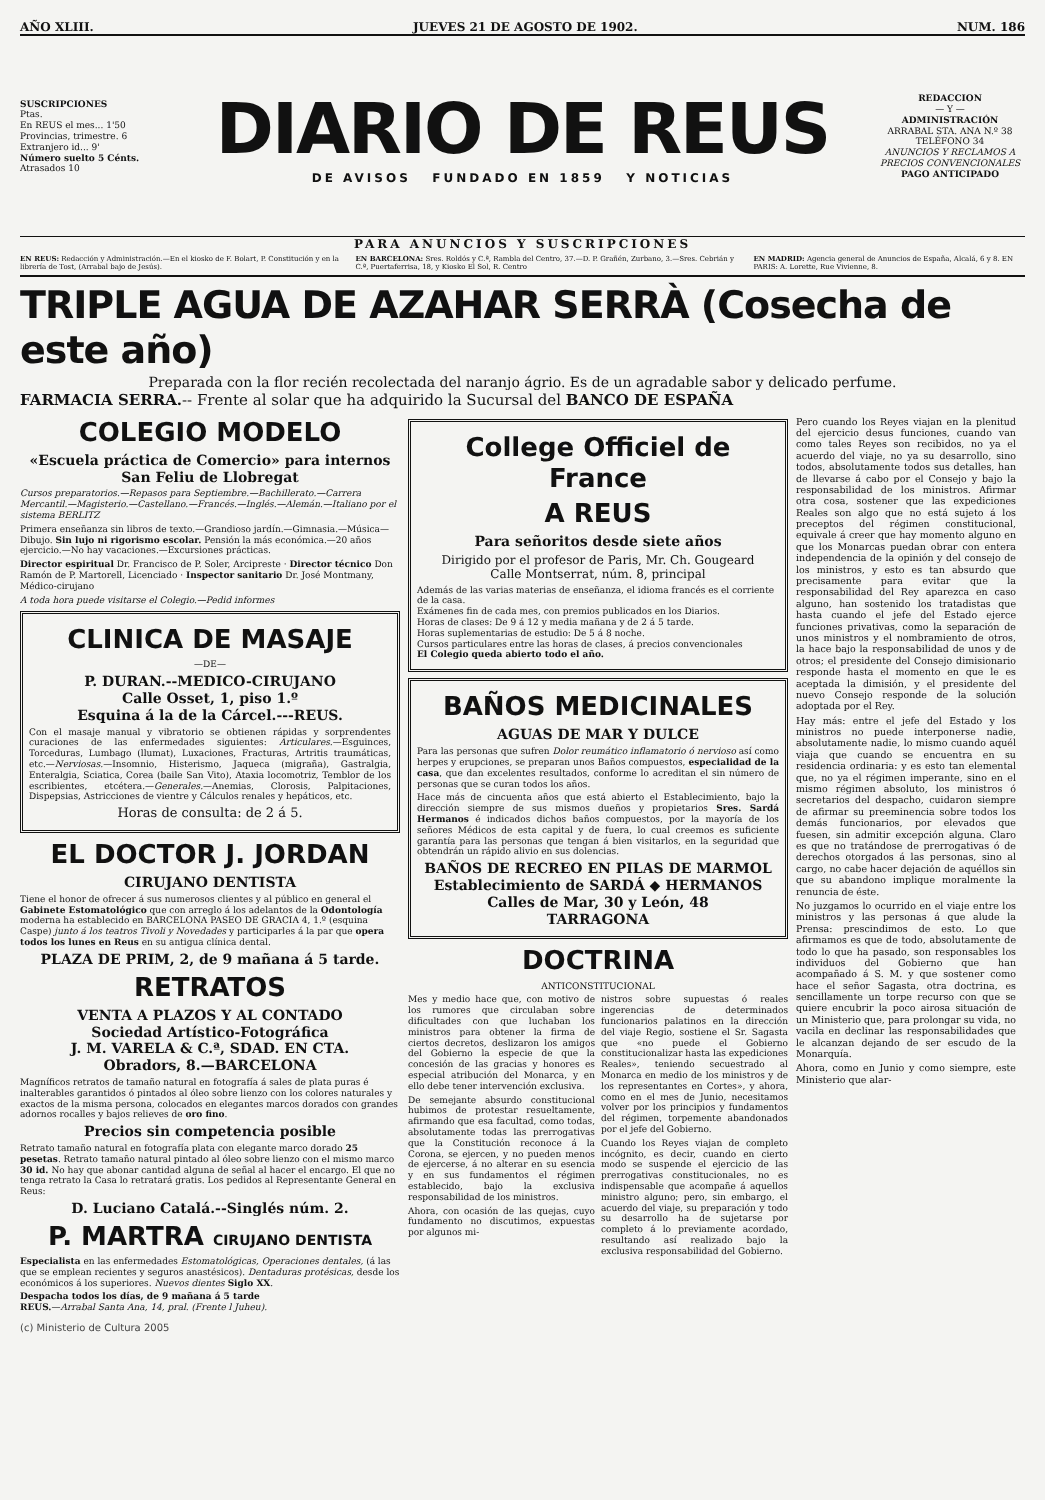AÑO XLIII. JUEVES 21 DE AGOSTO DE 1902. NUM. 186
SUSCRIPCIONES
Ptas.
En REUS el mes... 1'50
Provincias, trimestre. 6
Extranjero id... 9'
Número suelto 5 Cénts.
Atrasados 10
DIARIO DE REUS
DE AVISOS FUNDADO EN 1859 Y NOTICIAS
REDACCION
— Y —
ADMINISTRACIÓN
ARRABAL STA. ANA N.º 38
TELÉFONO 34
ANUNCIOS Y RECLAMOS A PRECIOS CONVENCIONALES
PAGO ANTICIPADO
PARA ANUNCIOS Y SUSCRIPCIONES
EN REUS: Redacción y Administración.—En el kiosko de F. Bolart, P. Constitución y en la librería de Tost, (Arrabal bajo de Jesús).
EN BARCELONA: Sres. Roldós y C.ª, Rambla del Centro, 37.—D. P. Grañén, Zurbano, 3.—Sres. Cebrián y C.ª, Puertaferrisa, 18, y Kiosko El Sol, R. Centro
EN MADRID: Agencia general de Anuncios de España, Alcalá, 6 y 8. EN PARIS: A. Lorette, Rue Vivienne, 8.
TRIPLE AGUA DE AZAHAR SERRÀ (Cosecha de este año)
Preparada con la flor recién recolectada del naranjo ágrio. Es de un agradable sabor y delicado perfume.
FARMACIA SERRA.-- Frente al solar que ha adquirido la Sucursal del BANCO DE ESPAÑA
COLEGIO MODELO
«Escuela práctica de Comercio» para internos
San Feliu de Llobregat
Cursos preparatorios.—Repasos para Septiembre.—Bachillerato.—Carrera Mercantil.—Magisterio.—Castellano.—Francés.—Inglés.—Alemán.—Italiano por el sistema BERLITZ
Primera enseñanza sin libros de texto.—Grandioso jardín.—Gimnasia.—Música—Dibujo. Sin lujo ni rigorismo escolar. Pensión la más económica.—20 años ejercicio.—No hay vacaciones.—Excursiones prácticas.
Director espiritual Dr. Francisco de P. Soler, Arcipreste · Director técnico Don Ramón de P. Martorell, Licenciado · Inspector sanitario Dr. José Montmany, Médico-cirujano
A toda hora puede visitarse el Colegio.—Pedid informes
CLINICA DE MASAJE
—DE—
P. DURAN.--MEDICO-CIRUJANO
Calle Osset, 1, piso 1.º
Esquina á la de la Cárcel.---REUS.
Con el masaje manual y vibratorio se obtienen rápidas y sorprendentes curaciones de las enfermedades siguientes: Articulares.—Esguinces, Torceduras, Lumbago (llumat), Luxaciones, Fracturas, Artritis traumáticas, etc.—Nerviosas.—Insomnio, Histerismo, Jaqueca (migraña), Gastralgia, Enteralgia, Sciatica, Corea (baile San Vito), Ataxia locomotriz, Temblor de los escribientes, etcétera.—Generales.—Anemias, Clorosis, Palpitaciones, Dispepsias, Astricciones de vientre y Cálculos renales y hepáticos, etc.
Horas de consulta: de 2 á 5.
EL DOCTOR J. JORDAN
CIRUJANO DENTISTA
Tiene el honor de ofrecer á sus numerosos clientes y al público en general el Gabinete Estomatológico que con arreglo á los adelantos de la Odontología moderna ha establecido en BARCELONA PASEO DE GRACIA 4, 1.º (esquina Caspe) junto á los teatros Tivoli y Novedades y participarles á la par que opera todos los lunes en Reus en su antigua clínica dental.
PLAZA DE PRIM, 2, de 9 mañana á 5 tarde.
RETRATOS
VENTA A PLAZOS Y AL CONTADO
Sociedad Artístico-Fotográfica
J. M. VARELA & C.ª, SDAD. EN CTA.
Obradors, 8.—BARCELONA
Magníficos retratos de tamaño natural en fotografía á sales de plata puras é inalterables garantidos ó pintados al óleo sobre lienzo con los colores naturales y exactos de la misma persona, colocados en elegantes marcos dorados con grandes adornos rocalles y bajos relieves de oro fino.
Precios sin competencia posible
Retrato tamaño natural en fotografía plata con elegante marco dorado 25 pesetas. Retrato tamaño natural pintado al óleo sobre lienzo con el mismo marco 30 id. No hay que abonar cantidad alguna de señal al hacer el encargo. El que no tenga retrato la Casa lo retratará gratis. Los pedidos al Representante General en Reus:
D. Luciano Catalá.--Singlés núm. 2.
P. MARTRA CIRUJANO DENTISTA
Especialista en las enfermedades Estomatológicas, Operaciones dentales, (á las que se emplean recientes y seguros anastésicos). Dentaduras protésicas, desde los económicos á los superiores. Nuevos dientes Siglo XX.
Despacha todos los días, de 9 mañana á 5 tarde
REUS.—Arrabal Santa Ana, 14, pral. (Frente l Juheu).
College Officiel de France
A REUS
Para señoritos desde siete años
Dirigido por el profesor de Paris, Mr. Ch. Gougeard
Calle Montserrat, núm. 8, principal
Además de las varias materias de enseñanza, el idioma francés es el corriente de la casa.
Exámenes fin de cada mes, con premios publicados en los Diarios.
Horas de clases: De 9 á 12 y media mañana y de 2 á 5 tarde.
Horas suplementarias de estudio: De 5 á 8 noche.
Cursos particulares entre las horas de clases, á precios convencionales
El Colegio queda abierto todo el año.
BAÑOS MEDICINALES
AGUAS DE MAR Y DULCE
Para las personas que sufren Dolor reumático inflamatorio ó nervioso así como herpes y erupciones, se preparan unos Baños compuestos, especialidad de la casa, que dan excelentes resultados, conforme lo acreditan el sin número de personas que se curan todos los años.
Hace más de cincuenta años que está abierto el Establecimiento, bajo la dirección siempre de sus mismos dueños y propietarios Sres. Sardá Hermanos é indicados dichos baños compuestos, por la mayoría de los señores Médicos de esta capital y de fuera, lo cual creemos es suficiente garantía para las personas que tengan á bien visitarlos, en la seguridad que obtendrán un rápido alivio en sus dolencias.
BAÑOS DE RECREO EN PILAS DE MARMOL
Establecimiento de SARDÁ ◆ HERMANOS
Calles de Mar, 30 y León, 48
TARRAGONA
DOCTRINA
ANTICONSTITUCIONAL
Mes y medio hace que, con motivo de los rumores que circulaban sobre dificultades con que luchaban los ministros para obtener la firma de ciertos decretos, deslizaron los amigos del Gobierno la especie de que la concesión de las gracias y honores es especial atribución del Monarca, y en ello debe tener intervención exclusiva.
De semejante absurdo constitucional hubimos de protestar resueltamente, afirmando que esa facultad, como todas, absolutamente todas las prerrogativas que la Constitución reconoce á la Corona, se ejercen, y no pueden menos de ejercerse, á no alterar en su esencia y en sus fundamentos el régimen establecido, bajo la exclusiva responsabilidad de los ministros.
Ahora, con ocasión de las quejas, cuyo fundamento no discutimos, expuestas por algunos mi-
nistros sobre supuestas ó reales ingerencias de determinados funcionarios palatinos en la dirección del viaje Regio, sostiene el Sr. Sagasta que «no puede el Gobierno constitucionalizar hasta las expediciones Reales», teniendo secuestrado al Monarca en medio de los ministros y de los representantes en Cortes», y ahora, como en el mes de Junio, necesitamos volver por los principios y fundamentos del régimen, torpemente abandonados por el jefe del Gobierno.
Cuando los Reyes viajan de completo incógnito, es decir, cuando en cierto modo se suspende el ejercicio de las prerrogativas constitucionales, no es indispensable que acompañe á aquellos ministro alguno; pero, sin embargo, el acuerdo del viaje, su preparación y todo su desarrollo ha de sujetarse por completo á lo previamente acordado, resultando así realizado bajo la exclusiva responsabilidad del Gobierno.
Pero cuando los Reyes viajan en la plenitud del ejercicio desus funciones, cuando van como tales Reyes son recibidos, no ya el acuerdo del viaje, no ya su desarrollo, sino todos, absolutamente todos sus detalles, han de llevarse á cabo por el Consejo y bajo la responsabilidad de los ministros. Afirmar otra cosa, sostener que las expediciones Reales son algo que no está sujeto á los preceptos del régimen constitucional, equivale á creer que hay momento alguno en que los Monarcas puedan obrar con entera independencia de la opinión y del consejo de los ministros, y esto es tan absurdo que precisamente para evitar que la responsabilidad del Rey aparezca en caso alguno, han sostenido los tratadistas que hasta cuando el jefe del Estado ejerce funciones privativas, como la separación de unos ministros y el nombramiento de otros, la hace bajo la responsabilidad de unos y de otros; el presidente del Consejo dimisionario responde hasta el momento en que le es aceptada la dimisión, y el presidente del nuevo Consejo responde de la solución adoptada por el Rey.
Hay más: entre el jefe del Estado y los ministros no puede interponerse nadie, absolutamente nadie, lo mismo cuando aquél viaja que cuando se encuentra en su residencia ordinaria: y es esto tan elemental que, no ya el régimen imperante, sino en el mismo régimen absoluto, los ministros ó secretarios del despacho, cuidaron siempre de afirmar su preeminencia sobre todos los demás funcionarios, por elevados que fuesen, sin admitir excepción alguna. Claro es que no tratándose de prerrogativas ó de derechos otorgados á las personas, sino al cargo, no cabe hacer dejación de aquéllos sin que su abandono implique moralmente la renuncia de éste.
No juzgamos lo ocurrido en el viaje entre los ministros y las personas á que alude la Prensa: prescindimos de esto. Lo que afirmamos es que de todo, absolutamente de todo lo que ha pasado, son responsables los individuos del Gobierno que han acompañado á S. M. y que sostener como hace el señor Sagasta, otra doctrina, es sencillamente un torpe recurso con que se quiere encubrir la poco airosa situación de un Ministerio que, para prolongar su vida, no vacila en declinar las responsabilidades que le alcanzan dejando de ser escudo de la Monarquía.
Ahora, como en Junio y como siempre, este Ministerio que alar-
(c) Ministerio de Cultura 2005